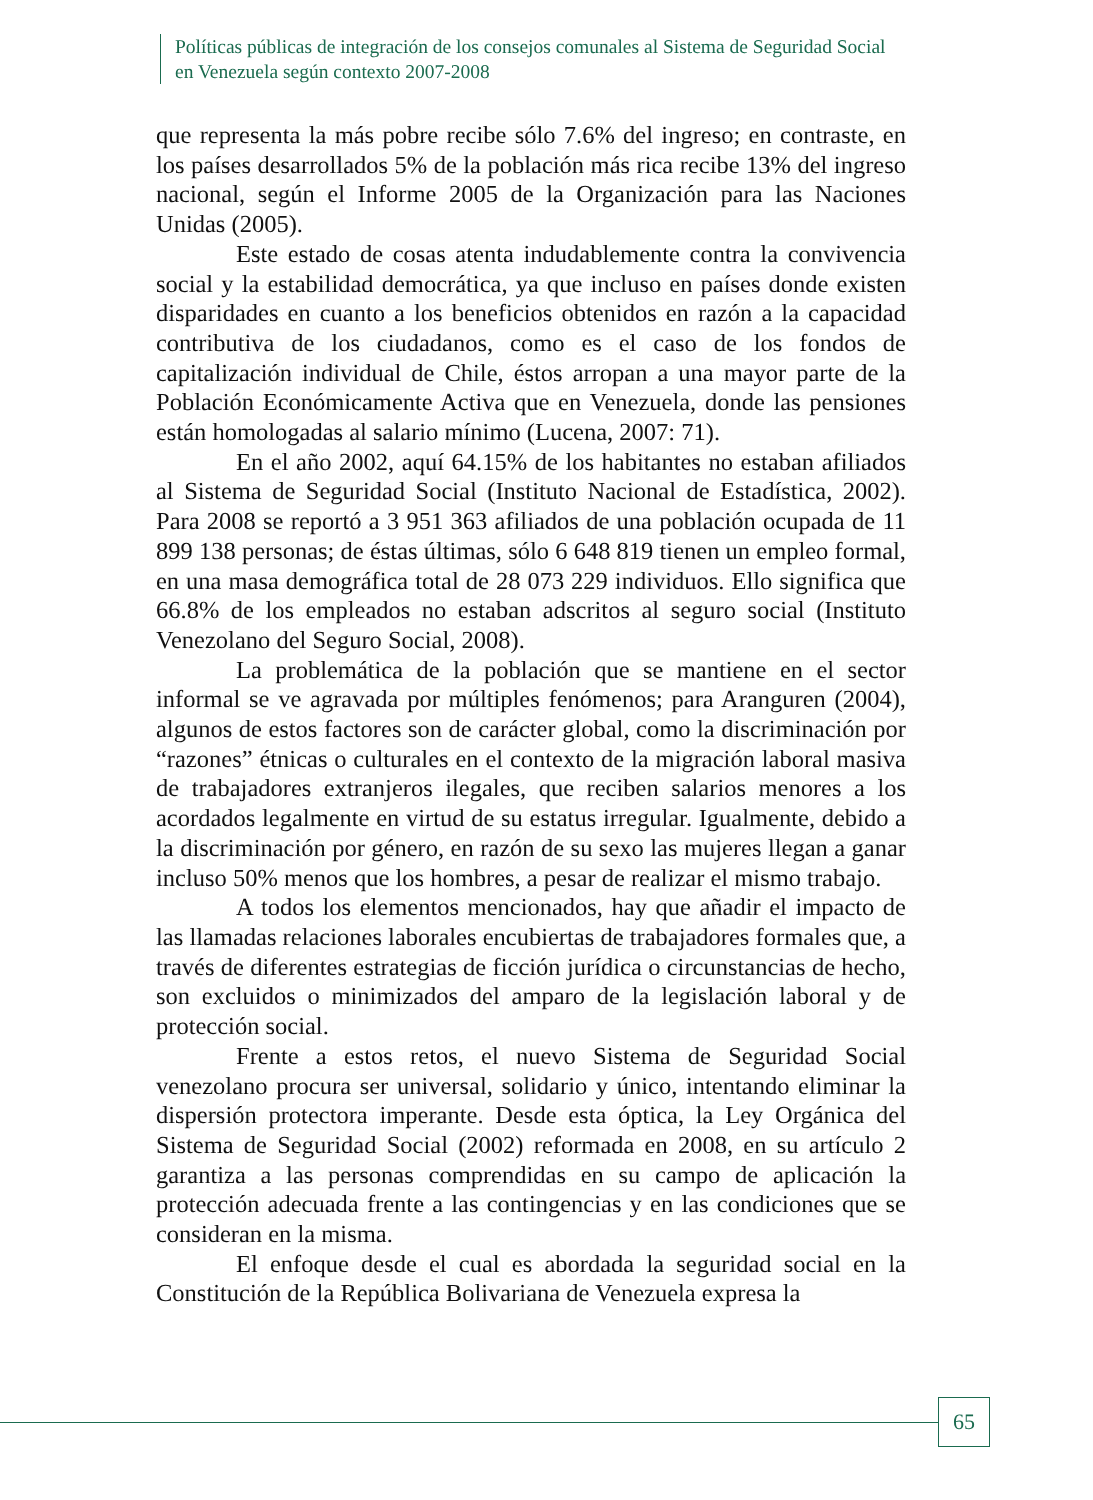Políticas públicas de integración de los consejos comunales al Sistema de Seguridad Social en Venezuela según contexto 2007-2008
que representa la más pobre recibe sólo 7.6% del ingreso; en contraste, en los países desarrollados 5% de la población más rica recibe 13% del ingreso nacional, según el Informe 2005 de la Organización para las Naciones Unidas (2005).
Este estado de cosas atenta indudablemente contra la convivencia social y la estabilidad democrática, ya que incluso en países donde existen disparidades en cuanto a los beneficios obtenidos en razón a la capacidad contributiva de los ciudadanos, como es el caso de los fondos de capitalización individual de Chile, éstos arropan a una mayor parte de la Población Económicamente Activa que en Venezuela, donde las pensiones están homologadas al salario mínimo (Lucena, 2007: 71).
En el año 2002, aquí 64.15% de los habitantes no estaban afiliados al Sistema de Seguridad Social (Instituto Nacional de Estadística, 2002). Para 2008 se reportó a 3 951 363 afiliados de una población ocupada de 11 899 138 personas; de éstas últimas, sólo 6 648 819 tienen un empleo formal, en una masa demográfica total de 28 073 229 individuos. Ello significa que 66.8% de los empleados no estaban adscritos al seguro social (Instituto Venezolano del Seguro Social, 2008).
La problemática de la población que se mantiene en el sector informal se ve agravada por múltiples fenómenos; para Aranguren (2004), algunos de estos factores son de carácter global, como la discriminación por “razones” étnicas o culturales en el contexto de la migración laboral masiva de trabajadores extranjeros ilegales, que reciben salarios menores a los acordados legalmente en virtud de su estatus irregular. Igualmente, debido a la discriminación por género, en razón de su sexo las mujeres llegan a ganar incluso 50% menos que los hombres, a pesar de realizar el mismo trabajo.
A todos los elementos mencionados, hay que añadir el impacto de las llamadas relaciones laborales encubiertas de trabajadores formales que, a través de diferentes estrategias de ficción jurídica o circunstancias de hecho, son excluidos o minimizados del amparo de la legislación laboral y de protección social.
Frente a estos retos, el nuevo Sistema de Seguridad Social venezolano procura ser universal, solidario y único, intentando eliminar la dispersión protectora imperante. Desde esta óptica, la Ley Orgánica del Sistema de Seguridad Social (2002) reformada en 2008, en su artículo 2 garantiza a las personas comprendidas en su campo de aplicación la protección adecuada frente a las contingencias y en las condiciones que se consideran en la misma.
El enfoque desde el cual es abordada la seguridad social en la Constitución de la República Bolivariana de Venezuela expresa la
65